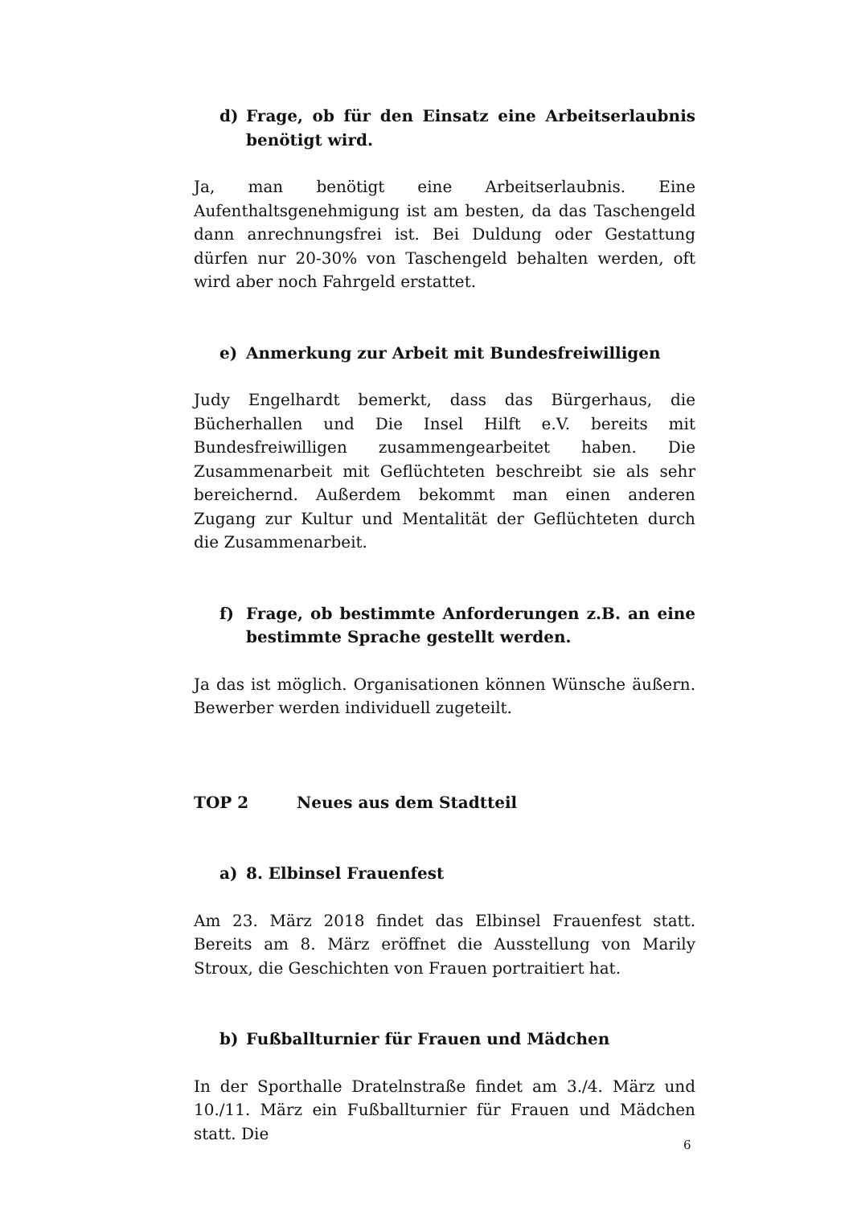d) Frage, ob für den Einsatz eine Arbeitserlaubnis benötigt wird.
Ja, man benötigt eine Arbeitserlaubnis. Eine Aufenthaltsgenehmigung ist am besten, da das Taschengeld dann anrechnungsfrei ist. Bei Duldung oder Gestattung dürfen nur 20-30% von Taschengeld behalten werden, oft wird aber noch Fahrgeld erstattet.
e) Anmerkung zur Arbeit mit Bundesfreiwilligen
Judy Engelhardt bemerkt, dass das Bürgerhaus, die Bücherhallen und Die Insel Hilft e.V. bereits mit Bundesfreiwilligen zusammengearbeitet haben. Die Zusammenarbeit mit Geflüchteten beschreibt sie als sehr bereichernd. Außerdem bekommt man einen anderen Zugang zur Kultur und Mentalität der Geflüchteten durch die Zusammenarbeit.
f) Frage, ob bestimmte Anforderungen z.B. an eine bestimmte Sprache gestellt werden.
Ja das ist möglich. Organisationen können Wünsche äußern. Bewerber werden individuell zugeteilt.
TOP 2 Neues aus dem Stadtteil
a) 8. Elbinsel Frauenfest
Am 23. März 2018 findet das Elbinsel Frauenfest statt. Bereits am 8. März eröffnet die Ausstellung von Marily Stroux, die Geschichten von Frauen portraitiert hat.
b) Fußballturnier für Frauen und Mädchen
In der Sporthalle Dratelnstraße findet am 3./4. März und 10./11. März ein Fußballturnier für Frauen und Mädchen statt. Die
6